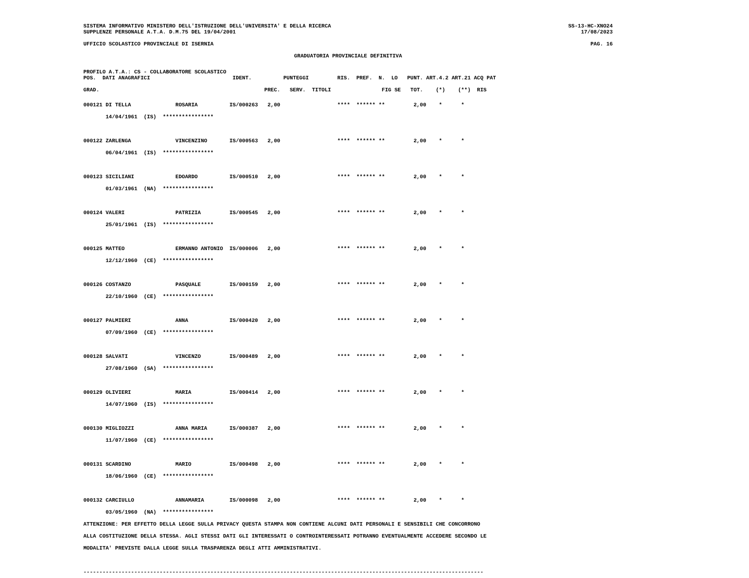SISTEMA INFORMATIVO MINISTERO DELL'ISTRUZIONE DELL'UNIVERSITA' E DELLA RICERCA SS-13-HC-XNO24
SUPPLENZE PERSONALE A.T.A. D.M.75 DEL 19/04/2001 17/08/2023
UFFICIO SCOLASTICO PROVINCIALE DI ISERNIA PAG. 16
GRADUATORIA PROVINCIALE DEFINITIVA
PROFILO A.T.A.: CS - COLLABORATORE SCOLASTICO
POS.  DATI ANAGRAFICI                          IDENT.          PUNTEGGI         RIS.  PREF.  N.  LO   PUNT. ART.4.2 ART.21 ACQ PAT

GRAD.                                                    PREC.   SERV.  TITOLI                FIG SE   TOT.    (*)    (**)  RIS
000121 DI TELLA              ROSARIA          IS/000263   2,00                  ****  ****** **         2,00    *      *
       14/04/1961  (IS)  ****************

000122 ZARLENGA              VINCENZINO       IS/000563   2,00                  ****  ****** **         2,00    *      *
       06/04/1961  (IS)  ****************

000123 SICILIANI             EDOARDO          IS/000510   2,00                  ****  ****** **         2,00    *      *
       01/03/1961  (NA)  ****************

000124 VALERI                PATRIZIA         IS/000545   2,00                  ****  ****** **         2,00    *      *
       25/01/1961  (IS)  ****************

000125 MATTEO                ERMANNO ANTONIO  IS/000006   2,00                  ****  ****** **         2,00    *      *
       12/12/1960  (CE)  ****************

000126 COSTANZO              PASQUALE         IS/000159   2,00                  ****  ****** **         2,00    *      *
       22/10/1960  (CE)  ****************

000127 PALMIERI              ANNA             IS/000420   2,00                  ****  ****** **         2,00    *      *
       07/09/1960  (CE)  ****************

000128 SALVATI               VINCENZO         IS/000489   2,00                  ****  ****** **         2,00    *      *
       27/08/1960  (SA)  ****************

000129 OLIVIERI              MARIA            IS/000414   2,00                  ****  ****** **         2,00    *      *
       14/07/1960  (IS)  ****************

000130 MIGLIOZZI             ANNA MARIA       IS/000387   2,00                  ****  ****** **         2,00    *      *
       11/07/1960  (CE)  ****************

000131 SCARDINO              MARIO            IS/000498   2,00                  ****  ****** **         2,00    *      *
       18/06/1960  (CE)  ****************

000132 CARCIULLO             ANNAMARIA        IS/000098   2,00                  ****  ****** **         2,00    *      *
       03/05/1960  (NA)  ****************
ATTENZIONE: PER EFFETTO DELLA LEGGE SULLA PRIVACY QUESTA STAMPA NON CONTIENE ALCUNI DATI PERSONALI E SENSIBILI CHE CONCORRONO
ALLA COSTITUZIONE DELLA STESSA. AGLI STESSI DATI GLI INTERESSATI O CONTROINTERESSATI POTRANNO EVENTUALMENTE ACCEDERE SECONDO LE
MODALITA' PREVISTE DALLA LEGGE SULLA TRASPARENZA DEGLI ATTI AMMINISTRATIVI.

------------------------------------------------------------------------------------------------------------------------------